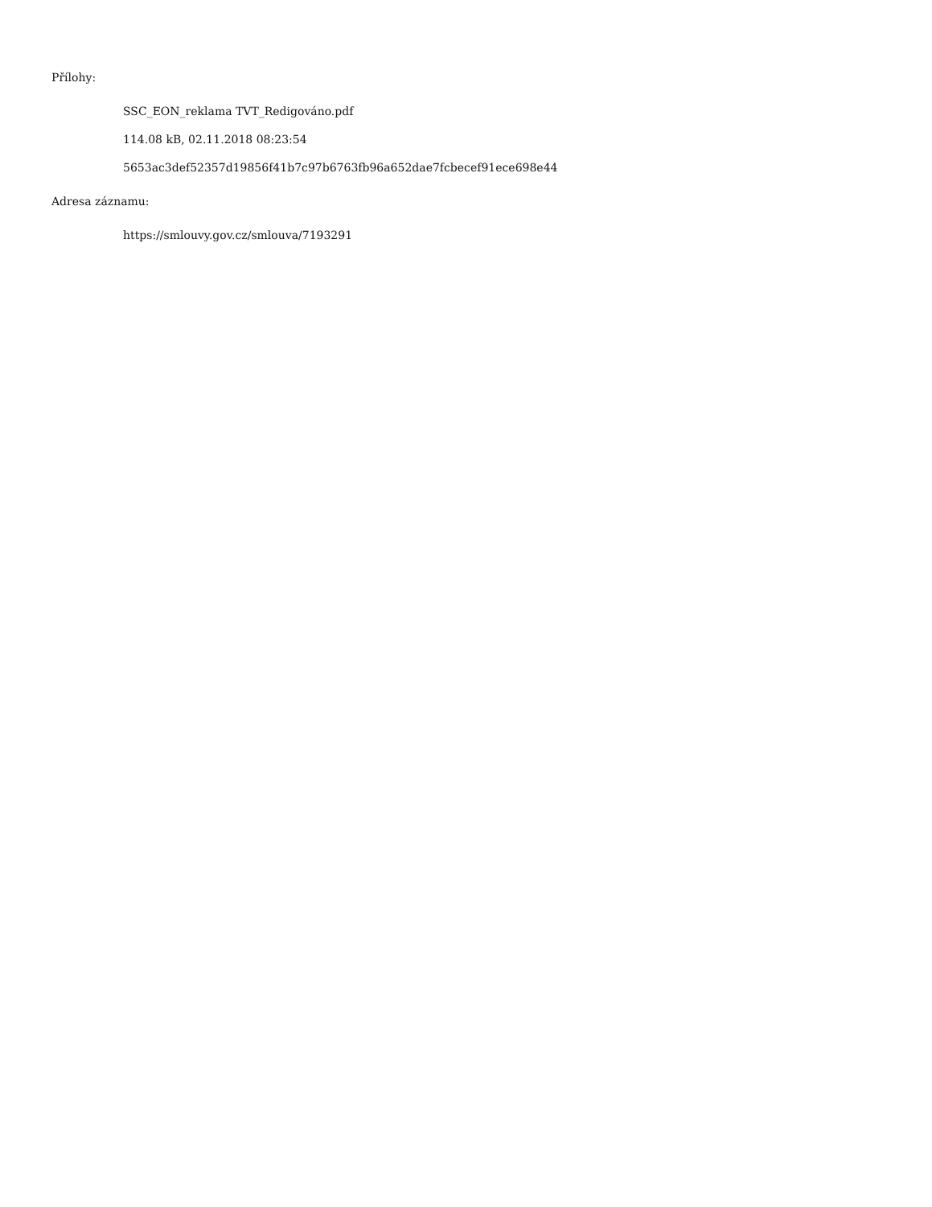Přílohy:
SSC_EON_reklama TVT_Redigováno.pdf
114.08 kB, 02.11.2018 08:23:54
5653ac3def52357d19856f41b7c97b6763fb96a652dae7fcbecef91ece698e44
Adresa záznamu:
https://smlouvy.gov.cz/smlouva/7193291